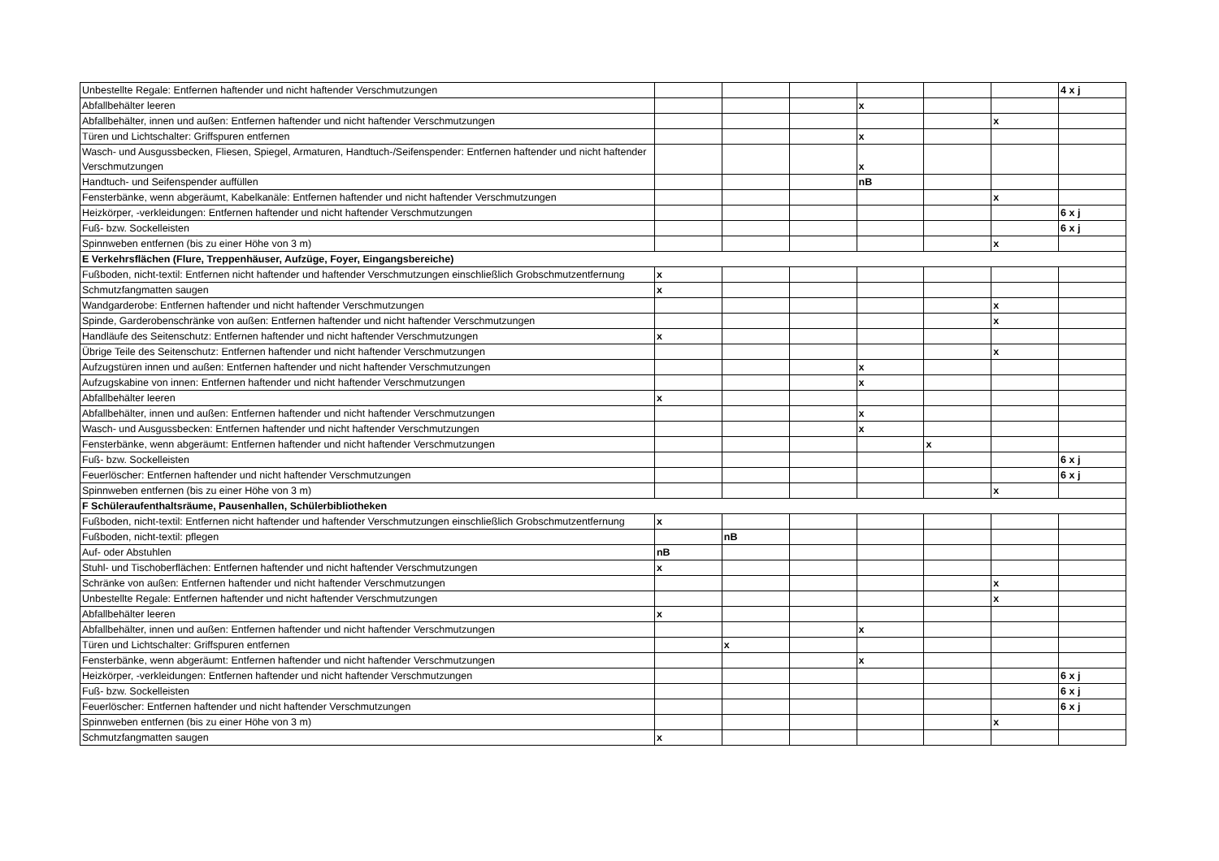| Unbestellte Regale: Entfernen haftender und nicht haftender Verschmutzungen | | | | | | | 4 x j |
| Abfallbehälter leeren | | | | x | | | |
| Abfallbehälter, innen und außen: Entfernen haftender und nicht haftender Verschmutzungen | | | | | | x | |
| Türen und Lichtschalter: Griffspuren entfernen | | | | x | | | |
| Wasch- und Ausgussbecken, Fliesen, Spiegel, Armaturen, Handtuch-/Seifenspender: Entfernen haftender und nicht haftender Verschmutzungen | | | | x | | | |
| Handtuch- und Seifenspender auffüllen | | | | nB | | | |
| Fensterbänke, wenn abgeräumt, Kabelkanäle: Entfernen haftender und nicht haftender Verschmutzungen | | | | | | x | |
| Heizkörper, -verkleidungen: Entfernen haftender und nicht haftender Verschmutzungen | | | | | | | 6 x j |
| Fuß- bzw. Sockelleisten | | | | | | | 6 x j |
| Spinnweben entfernen (bis zu einer Höhe von 3 m) | | | | | | x | |
| E Verkehrsflächen (Flure, Treppenhäuser, Aufzüge, Foyer, Eingangsbereiche) | | | | | | | |
| Fußboden, nicht-textil: Entfernen nicht haftender und haftender Verschmutzungen einschließlich Grobschmutzentfernung | x | | | | | | |
| Schmutzfangmatten saugen | x | | | | | | |
| Wandgarderobe: Entfernen haftender und nicht haftender Verschmutzungen | | | | | | x | |
| Spinde, Garderobenschränke von außen: Entfernen haftender und nicht haftender Verschmutzungen | | | | | | x | |
| Handläufe des Seitenschutz: Entfernen haftender und nicht haftender Verschmutzungen | x | | | | | | |
| Übrige Teile des Seitenschutz: Entfernen haftender und nicht haftender Verschmutzungen | | | | | | x | |
| Aufzugstüren innen und außen: Entfernen haftender und nicht haftender Verschmutzungen | | | | x | | | |
| Aufzugskabine von innen: Entfernen haftender und nicht haftender Verschmutzungen | | | | x | | | |
| Abfallbehälter leeren | x | | | | | | |
| Abfallbehälter, innen und außen: Entfernen haftender und nicht haftender Verschmutzungen | | | | x | | | |
| Wasch- und Ausgussbecken: Entfernen haftender und nicht haftender Verschmutzungen | | | | x | | | |
| Fensterbänke, wenn abgeräumt: Entfernen haftender und nicht haftender Verschmutzungen | | | | | x | | |
| Fuß- bzw. Sockelleisten | | | | | | | 6 x j |
| Feuerlöscher: Entfernen haftender und nicht haftender Verschmutzungen | | | | | | | 6 x j |
| Spinnweben entfernen (bis zu einer Höhe von 3 m) | | | | | | x | |
| F Schüleraufenthaltsräume, Pausenhallen, Schülerbibliotheken | | | | | | | |
| Fußboden, nicht-textil: Entfernen nicht haftender und haftender Verschmutzungen einschließlich Grobschmutzentfernung | x | | | | | | |
| Fußboden, nicht-textil: pflegen | | nB | | | | | |
| Auf- oder Abstuhlen | nB | | | | | | |
| Stuhl- und Tischoberflächen: Entfernen haftender und nicht haftender Verschmutzungen | x | | | | | | |
| Schränke von außen: Entfernen haftender und nicht haftender Verschmutzungen | | | | | | x | |
| Unbestellte Regale: Entfernen haftender und nicht haftender Verschmutzungen | | | | | | x | |
| Abfallbehälter leeren | x | | | | | | |
| Abfallbehälter, innen und außen: Entfernen haftender und nicht haftender Verschmutzungen | | | | x | | | |
| Türen und Lichtschalter: Griffspuren entfernen | | x | | | | | |
| Fensterbänke, wenn abgeräumt: Entfernen haftender und nicht haftender Verschmutzungen | | | | x | | | |
| Heizkörper, -verkleidungen: Entfernen haftender und nicht haftender Verschmutzungen | | | | | | | 6 x j |
| Fuß- bzw. Sockelleisten | | | | | | | 6 x j |
| Feuerlöscher: Entfernen haftender und nicht haftender Verschmutzungen | | | | | | | 6 x j |
| Spinnweben entfernen (bis zu einer Höhe von 3 m) | | | | | | x | |
| Schmutzfangmatten saugen | x | | | | | | |